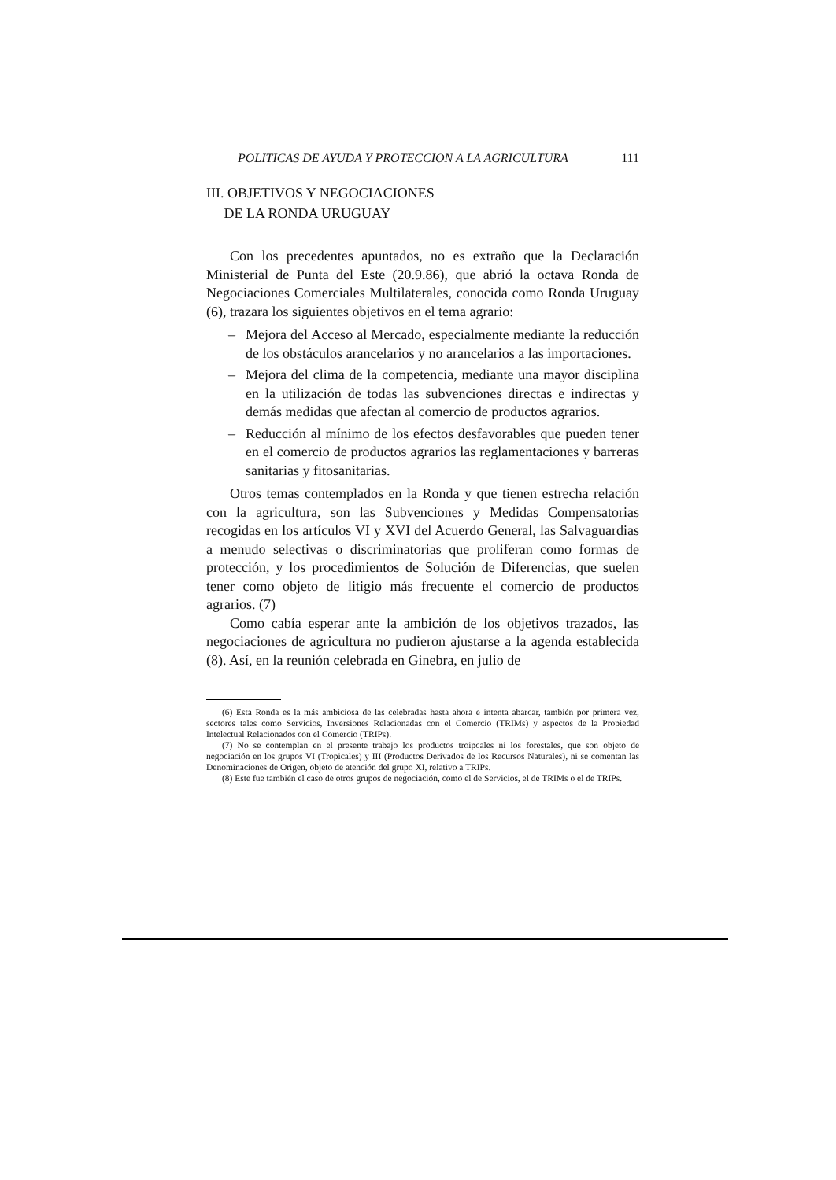POLITICAS DE AYUDA Y PROTECCION A LA AGRICULTURA 111
III. OBJETIVOS Y NEGOCIACIONES
DE LA RONDA URUGUAY
Con los precedentes apuntados, no es extraño que la Declaración Ministerial de Punta del Este (20.9.86), que abrió la octava Ronda de Negociaciones Comerciales Multilaterales, conocida como Ronda Uruguay (6), trazara los siguientes objetivos en el tema agrario:
– Mejora del Acceso al Mercado, especialmente mediante la reducción de los obstáculos arancelarios y no arancelarios a las importaciones.
– Mejora del clima de la competencia, mediante una mayor disciplina en la utilización de todas las subvenciones directas e indirectas y demás medidas que afectan al comercio de productos agrarios.
– Reducción al mínimo de los efectos desfavorables que pueden tener en el comercio de productos agrarios las reglamentaciones y barreras sanitarias y fitosanitarias.
Otros temas contemplados en la Ronda y que tienen estrecha relación con la agricultura, son las Subvenciones y Medidas Compensatorias recogidas en los artículos VI y XVI del Acuerdo General, las Salvaguardias a menudo selectivas o discriminatorias que proliferan como formas de protección, y los procedimientos de Solución de Diferencias, que suelen tener como objeto de litigio más frecuente el comercio de productos agrarios. (7)
Como cabía esperar ante la ambición de los objetivos trazados, las negociaciones de agricultura no pudieron ajustarse a la agenda establecida (8). Así, en la reunión celebrada en Ginebra, en julio de
(6) Esta Ronda es la más ambiciosa de las celebradas hasta ahora e intenta abarcar, también por primera vez, sectores tales como Servicios, Inversiones Relacionadas con el Comercio (TRIMs) y aspectos de la Propiedad Intelectual Relacionados con el Comercio (TRIPs).
(7) No se contemplan en el presente trabajo los productos troipcales ni los forestales, que son objeto de negociación en los grupos VI (Tropicales) y III (Productos Derivados de los Recursos Naturales), ni se comentan las Denominaciones de Origen, objeto de atención del grupo XI, relativo a TRIPs.
(8) Este fue también el caso de otros grupos de negociación, como el de Servicios, el de TRIMs o el de TRIPs.